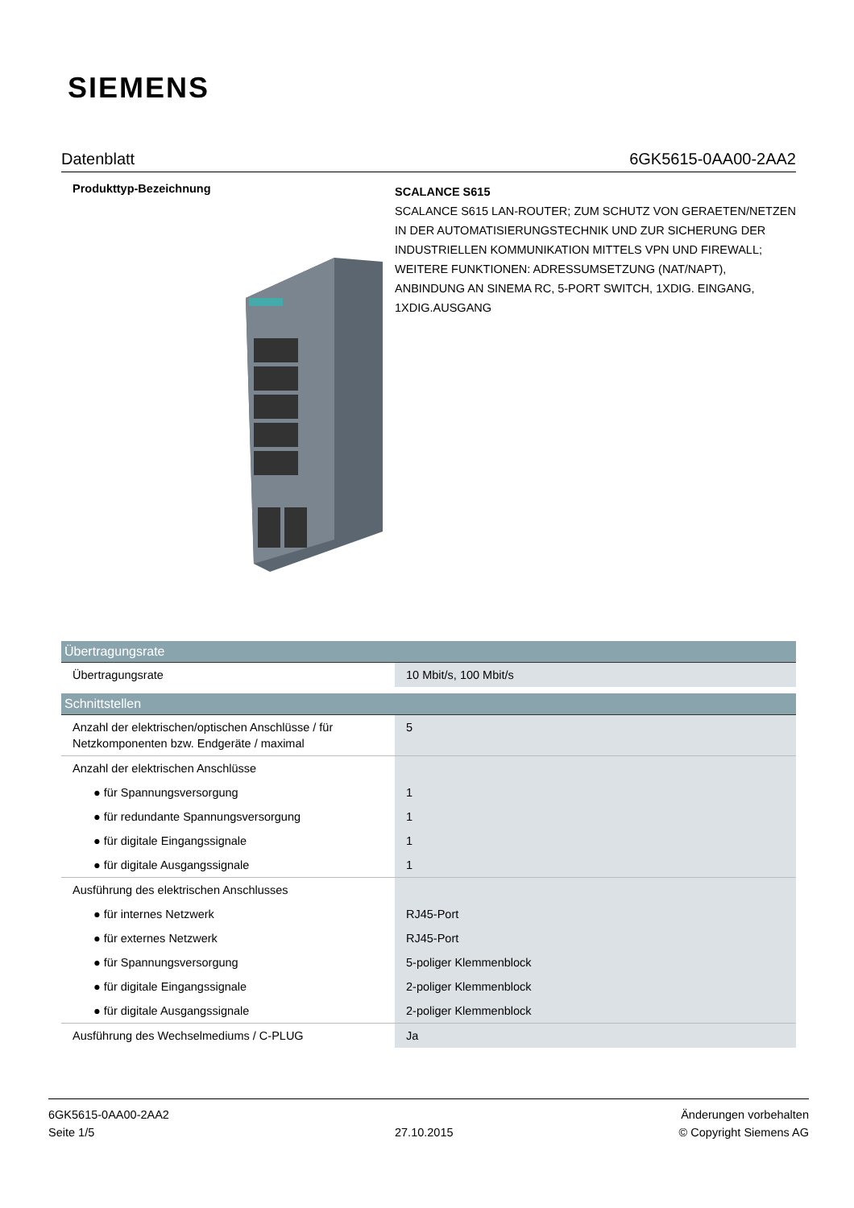SIEMENS
Datenblatt 6GK5615-0AA00-2AA2
Produkttyp-Bezeichnung
SCALANCE S615
SCALANCE S615 LAN-ROUTER; ZUM SCHUTZ VON GERAETEN/NETZEN IN DER AUTOMATISIERUNGSTECHNIK UND ZUR SICHERUNG DER INDUSTRIELLEN KOMMUNIKATION MITTELS VPN UND FIREWALL; WEITERE FUNKTIONEN: ADRESSUMSETZUNG (NAT/NAPT), ANBINDUNG AN SINEMA RC, 5-PORT SWITCH, 1XDIG. EINGANG, 1XDIG.AUSGANG
| Übertragungsrate | |
| --- | --- |
| Übertragungsrate | 10 Mbit/s, 100 Mbit/s |
| Schnittstellen | |
| Anzahl der elektrischen/optischen Anschlüsse / für Netzkomponenten bzw. Endgeräte / maximal | 5 |
| Anzahl der elektrischen Anschlüsse | |
| ● für Spannungsversorgung | 1 |
| ● für redundante Spannungsversorgung | 1 |
| ● für digitale Eingangssignale | 1 |
| ● für digitale Ausgangssignale | 1 |
| Ausführung des elektrischen Anschlusses | |
| ● für internes Netzwerk | RJ45-Port |
| ● für externes Netzwerk | RJ45-Port |
| ● für Spannungsversorgung | 5-poliger Klemmenblock |
| ● für digitale Eingangssignale | 2-poliger Klemmenblock |
| ● für digitale Ausgangssignale | 2-poliger Klemmenblock |
| Ausführung des Wechselmediums / C-PLUG | Ja |
6GK5615-0AA00-2AA2
Seite 1/5
27.10.2015
Änderungen vorbehalten
© Copyright Siemens AG